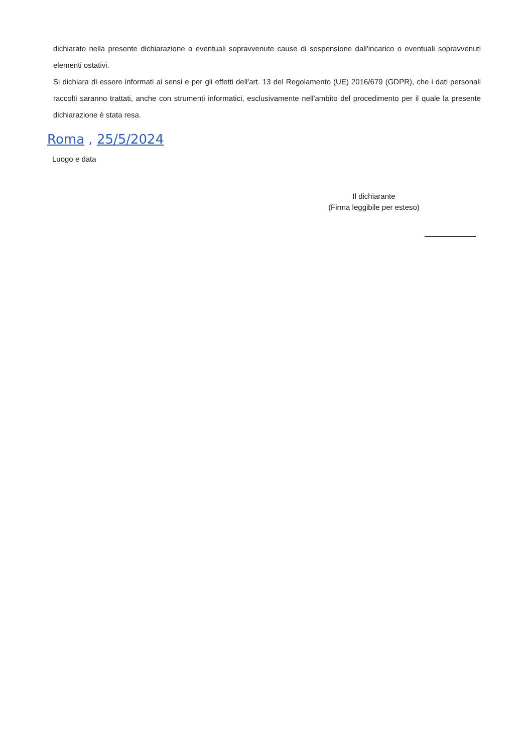dichiarato nella presente dichiarazione o eventuali sopravvenute cause di sospensione dall'incarico o eventuali sopravvenuti elementi ostativi.
Si dichiara di essere informati ai sensi e per gli effetti dell'art. 13 del Regolamento (UE) 2016/679 (GDPR), che i dati personali raccolti saranno trattati, anche con strumenti informatici, esclusivamente nell'ambito del procedimento per il quale la presente dichiarazione è stata resa.
Roma , 25/5/2024
Luogo e data
Il dichiarante
(Firma leggibile per esteso)